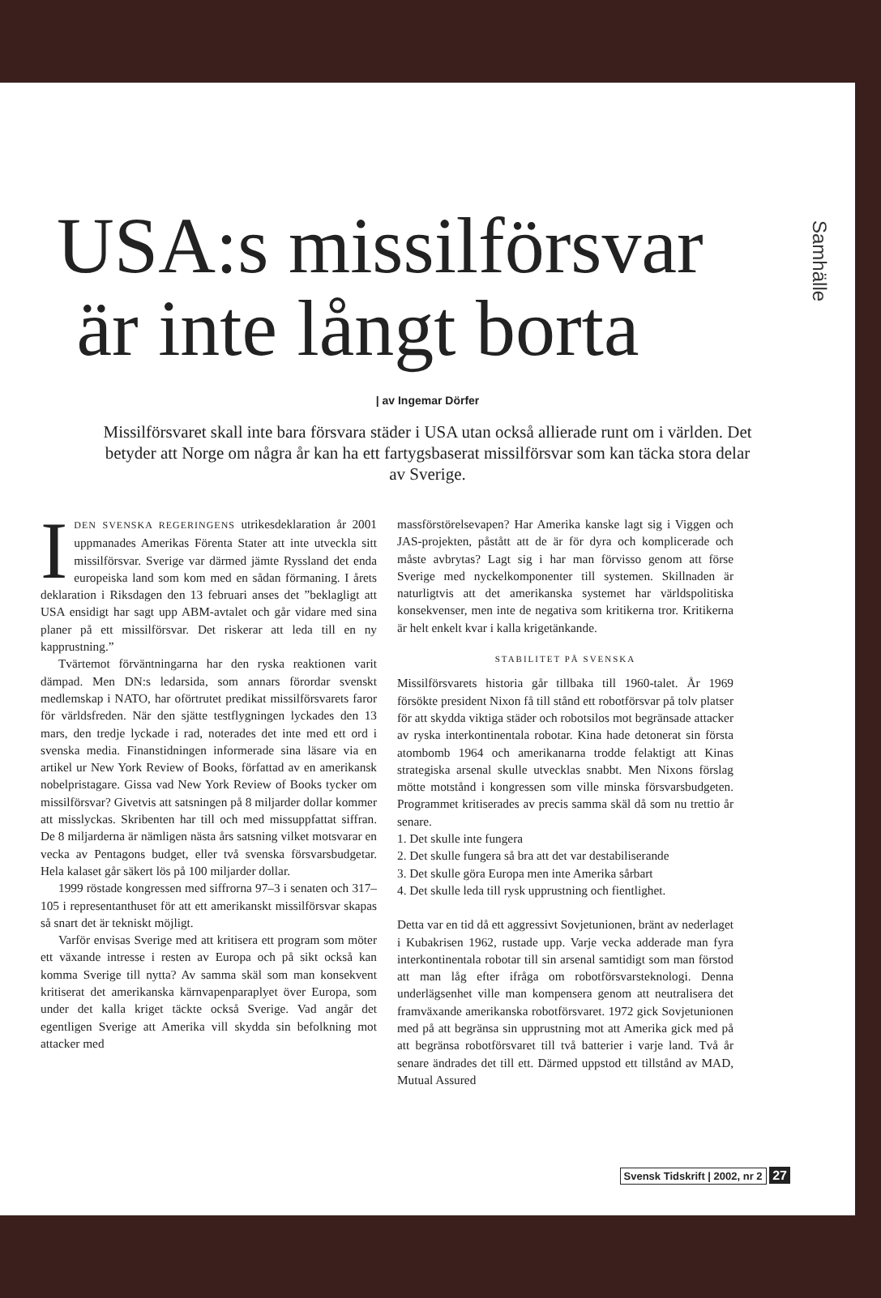Samhälle
USA:s missilförsvar
är inte långt borta
| av Ingemar Dörfer
Missilförsvaret skall inte bara försvara städer i USA utan också allierade runt om i världen. Det betyder att Norge om några år kan ha ett fartygsbaserat missilförsvar som kan täcka stora delar av Sverige.
IDEN SVENSKA REGERINGENS utrikesdeklaration år 2001 uppmanades Amerikas Förenta Stater att inte utveckla sitt missilförsvar. Sverige var därmed jämte Ryssland det enda europeiska land som kom med en sådan förmaning. I årets deklaration i Riksdagen den 13 februari anses det ”beklagligt att USA ensidigt har sagt upp ABM-avtalet och går vidare med sina planer på ett missilförsvar. Det riskerar att leda till en ny kapprustning.”
Tvärtemot förväntningarna har den ryska reaktionen varit dämpad. Men DN:s ledarsida, som annars förordar svenskt medlemskap i NATO, har oförtrutet predikat missilförsvarets faror för världsfreden. När den sjätte testflygningen lyckades den 13 mars, den tredje lyckade i rad, noterades det inte med ett ord i svenska media. Finanstidningen informerade sina läsare via en artikel ur New York Review of Books, författad av en amerikansk nobelpristagare. Gissa vad New York Review of Books tycker om missilförsvar? Givetvis att satsningen på 8 miljarder dollar kommer att misslyckas. Skribenten har till och med missuppfattat siffran. De 8 miljarderna är nämligen nästa års satsning vilket motsvarar en vecka av Pentagons budget, eller två svenska försvarsbudgetar. Hela kalaset går säkert lös på 100 miljarder dollar.
1999 röstade kongressen med siffrorna 97–3 i senaten och 317–105 i representanthuset för att ett amerikanskt missilförsvar skapas så snart det är tekniskt möjligt.
Varför envisas Sverige med att kritisera ett program som möter ett växande intresse i resten av Europa och på sikt också kan komma Sverige till nytta? Av samma skäl som man konsekvent kritiserat det amerikanska kärnvapenparaplyet över Europa, som under det kalla kriget täckte också Sverige. Vad angår det egentligen Sverige att Amerika vill skydda sin befolkning mot attacker med
massförstörelsevapen? Har Amerika kanske lagt sig i Viggen och JAS-projekten, påstått att de är för dyra och komplicerade och måste avbrytas? Lagt sig i har man förvisso genom att förse Sverige med nyckelkomponenter till systemen. Skillnaden är naturligtvis att det amerikanska systemet har världspolitiska konsekvenser, men inte de negativa som kritikerna tror. Kritikerna är helt enkelt kvar i kalla krigetänkande.
STABILITET PÅ SVENSKA
Missilförsvarets historia går tillbaka till 1960-talet. År 1969 försökte president Nixon få till stånd ett robotförsvar på tolv platser för att skydda viktiga städer och robotsilos mot begränsade attacker av ryska interkontinentala robotar. Kina hade detonerat sin första atombomb 1964 och amerikanarna trodde felaktigt att Kinas strategiska arsenal skulle utvecklas snabbt. Men Nixons förslag mötte motstånd i kongressen som ville minska försvarsbudgeten. Programmet kritiserades av precis samma skäl då som nu trettio år senare.
1. Det skulle inte fungera
2. Det skulle fungera så bra att det var destabiliserande
3. Det skulle göra Europa men inte Amerika sårbart
4. Det skulle leda till rysk upprustning och fientlighet.
Detta var en tid då ett aggressivt Sovjetunionen, bränt av nederlaget i Kubakrisen 1962, rustade upp. Varje vecka adderade man fyra interkontinentala robotar till sin arsenal samtidigt som man förstod att man låg efter ifråga om robotförsvarsteknologi. Denna underlägsenhet ville man kompensera genom att neutralisera det framväxande amerikanska robotförsvaret. 1972 gick Sovjetunionen med på att begränsa sin upprustning mot att Amerika gick med på att begränsa robotförsvaret till två batterier i varje land. Två år senare ändrades det till ett. Därmed uppstod ett tillstånd av MAD, Mutual Assured
Svensk Tidskrift | 2002, nr 2 27